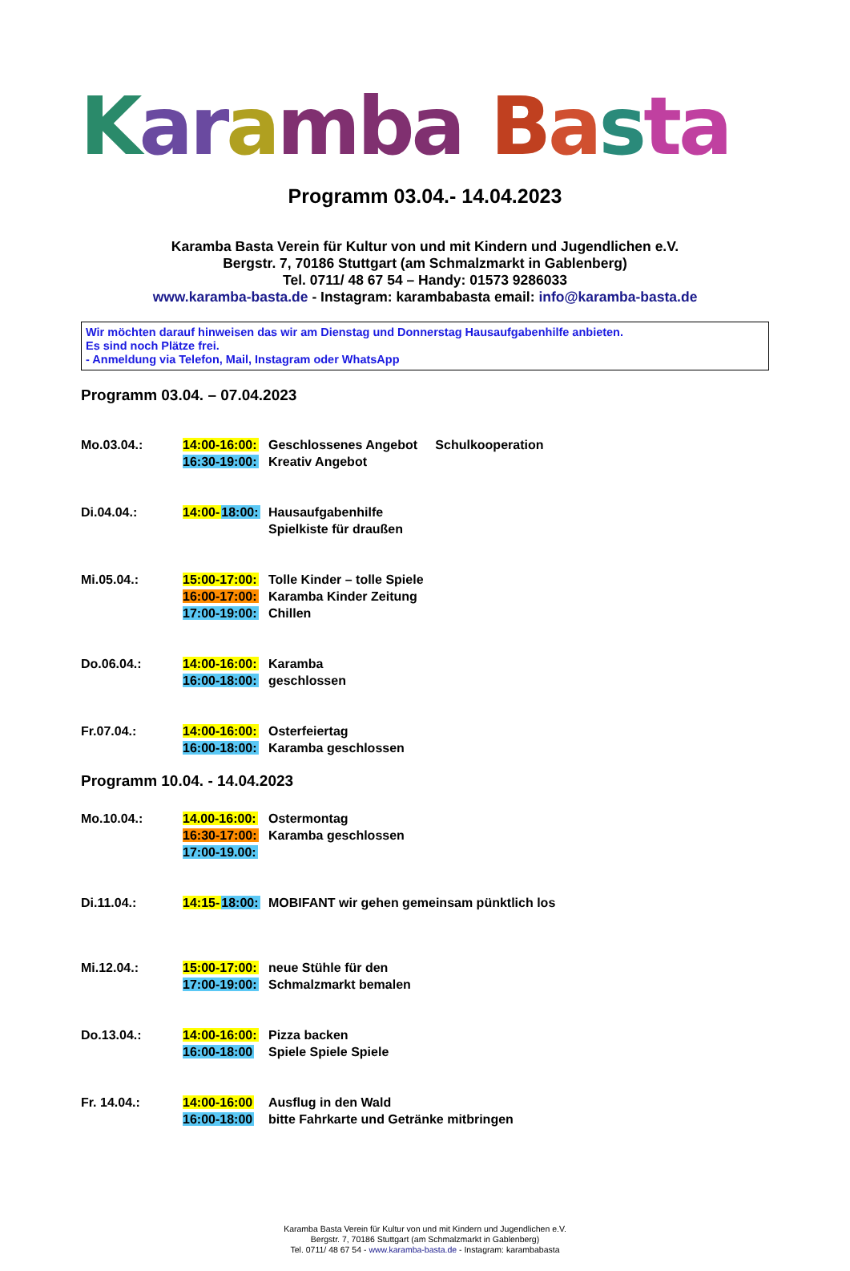Kar amba Basta
Programm 03.04.- 14.04.2023
Karamba Basta Verein für Kultur von und mit Kindern und Jugendlichen e.V.
Bergstr. 7, 70186 Stuttgart (am Schmalzmarkt in Gablenberg)
Tel. 0711/ 48 67 54 – Handy: 01573 9286033
www.karamba-basta.de - Instagram: karambabasta email: info@karamba-basta.de
Wir möchten darauf hinweisen das wir am Dienstag und Donnerstag Hausaufgabenhilfe anbieten.
Es sind noch Plätze frei.
- Anmeldung via Telefon, Mail, Instagram oder WhatsApp
Programm 03.04. – 07.04.2023
Mo.03.04.: 14:00-16:00:
16:30-19:00:
Geschlossenes Angebot Schulkooperation
Kreativ Angebot
Di.04.04.: 14:00-18:00:
Hausaufgabenhilfe
Spielkiste für draußen
Mi.05.04.: 15:00-17:00:
16:00-17:00:
17:00-19:00:
Tolle Kinder – tolle Spiele
Karamba Kinder Zeitung
Chillen
Do.06.04.: 14:00-16:00:
16:00-18:00:
Karamba
geschlossen
Fr.07.04.: 14:00-16:00:
16:00-18:00:
Osterfeiertag
Karamba geschlossen
Programm 10.04. - 14.04.2023
Mo.10.04.: 14.00-16:00:
16:30-17:00:
17:00-19.00:
Ostermontag
Karamba geschlossen
Di.11.04.: 14:15-18:00:
MOBIFANT wir gehen gemeinsam pünktlich los
Mi.12.04.: 15:00-17:00:
17:00-19:00:
neue Stühle für den
Schmalzmarkt bemalen
Do.13.04.: 14:00-16:00:
16:00-18:00
Pizza backen
Spiele Spiele Spiele
Fr. 14.04.: 14:00-16:00
16:00-18:00
Ausflug in den Wald
bitte Fahrkarte und Getränke mitbringen
Karamba Basta Verein für Kultur von und mit Kindern und Jugendlichen e.V.
Bergstr. 7, 70186 Stuttgart (am Schmalzmarkt in Gablenberg)
Tel. 0711/ 48 67 54 - www.karamba-basta.de - Instagram: karambabasta